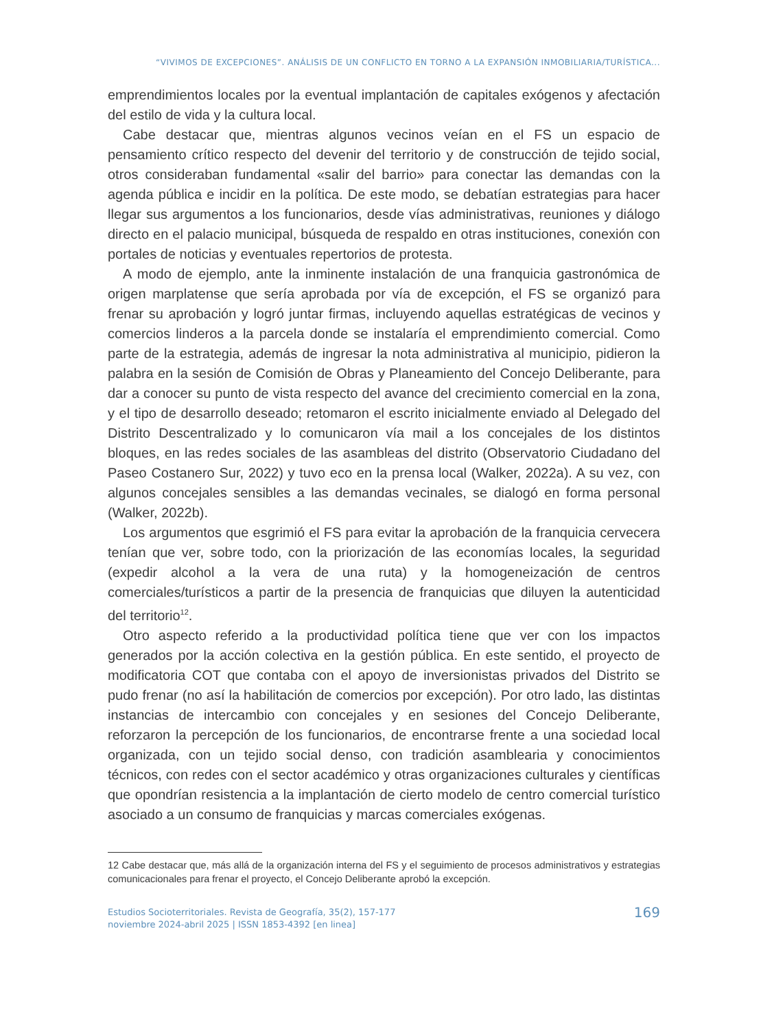“VIVIMOS DE EXCEPCIONES”. ANÁLISIS DE UN CONFLICTO EN TORNO A LA EXPANSIÓN INMOBILIARIA/TURÍSTICA...
emprendimientos locales por la eventual implantación de capitales exógenos y afectación del estilo de vida y la cultura local.
Cabe destacar que, mientras algunos vecinos veían en el FS un espacio de pensamiento crítico respecto del devenir del territorio y de construcción de tejido social, otros consideraban fundamental «salir del barrio» para conectar las demandas con la agenda pública e incidir en la política. De este modo, se debatían estrategias para hacer llegar sus argumentos a los funcionarios, desde vías administrativas, reuniones y diálogo directo en el palacio municipal, búsqueda de respaldo en otras instituciones, conexión con portales de noticias y eventuales repertorios de protesta.
A modo de ejemplo, ante la inminente instalación de una franquicia gastronómica de origen marplatense que sería aprobada por vía de excepción, el FS se organizó para frenar su aprobación y logró juntar firmas, incluyendo aquellas estratégicas de vecinos y comercios linderos a la parcela donde se instalaría el emprendimiento comercial. Como parte de la estrategia, además de ingresar la nota administrativa al municipio, pidieron la palabra en la sesión de Comisión de Obras y Planeamiento del Concejo Deliberante, para dar a conocer su punto de vista respecto del avance del crecimiento comercial en la zona, y el tipo de desarrollo deseado; retomaron el escrito inicialmente enviado al Delegado del Distrito Descentralizado y lo comunicaron vía mail a los concejales de los distintos bloques, en las redes sociales de las asambleas del distrito (Observatorio Ciudadano del Paseo Costanero Sur, 2022) y tuvo eco en la prensa local (Walker, 2022a). A su vez, con algunos concejales sensibles a las demandas vecinales, se dialogó en forma personal (Walker, 2022b).
Los argumentos que esgrimió el FS para evitar la aprobación de la franquicia cervecera tenían que ver, sobre todo, con la priorización de las economías locales, la seguridad (expedir alcohol a la vera de una ruta) y la homogeneización de centros comerciales/turísticos a partir de la presencia de franquicias que diluyen la autenticidad del territorio<sup>12</sup>.
Otro aspecto referido a la productividad política tiene que ver con los impactos generados por la acción colectiva en la gestión pública. En este sentido, el proyecto de modificatoria COT que contaba con el apoyo de inversionistas privados del Distrito se pudo frenar (no así la habilitación de comercios por excepción). Por otro lado, las distintas instancias de intercambio con concejales y en sesiones del Concejo Deliberante, reforzaron la percepción de los funcionarios, de encontrarse frente a una sociedad local organizada, con un tejido social denso, con tradición asamblearia y conocimientos técnicos, con redes con el sector académico y otras organizaciones culturales y científicas que opondrían resistencia a la implantación de cierto modelo de centro comercial turístico asociado a un consumo de franquicias y marcas comerciales exógenas.
12 Cabe destacar que, más allá de la organización interna del FS y el seguimiento de procesos administrativos y estrategias comunicacionales para frenar el proyecto, el Concejo Deliberante aprobó la excepción.
Estudios Socioterritoriales. Revista de Geografía, 35(2), 157-177
noviembre 2024-abril 2025 | ISSN 1853-4392 [en linea]
169